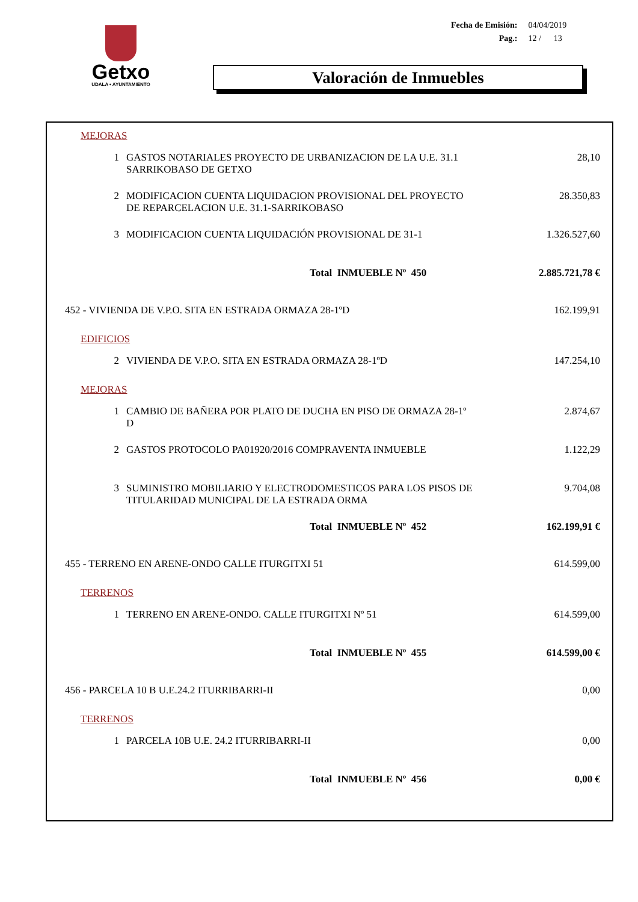Getxo
UDALA • AYUNTAMIENTO
| Fecha de Emisión: | 04/04/2019 |
| Pag.: | 12 / 13 |
Valoración de Inmuebles
| MEJORAS | | |
| 1 | GASTOS NOTARIALES PROYECTO DE URBANIZACION DE LA U.E. 31.1 SARRIKOBASO DE GETXO | 28,10 |
| 2 | MODIFICACION CUENTA LIQUIDACION PROVISIONAL DEL PROYECTO DE REPARCELACION U.E. 31.1-SARRIKOBASO | 28.350,83 |
| 3 | MODIFICACION CUENTA LIQUIDACIÓN PROVISIONAL DE 31-1 | 1.326.527,60 |
| | Total INMUEBLE Nº 450 | 2.885.721,78 € |
| 452 - VIVIENDA DE V.P.O. SITA EN ESTRADA ORMAZA 28-1ºD | | 162.199,91 |
| EDIFICIOS | | |
| 2 | VIVIENDA DE V.P.O. SITA EN ESTRADA ORMAZA 28-1ºD | 147.254,10 |
| MEJORAS | | |
| 1 | CAMBIO DE BAÑERA POR PLATO DE DUCHA EN PISO DE ORMAZA 28-1º D | 2.874,67 |
| 2 | GASTOS PROTOCOLO PA01920/2016 COMPRAVENTA INMUEBLE | 1.122,29 |
| 3 | SUMINISTRO MOBILIARIO Y ELECTRODOMESTICOS PARA LOS PISOS DE TITULARIDAD MUNICIPAL DE LA ESTRADA ORMA | 9.704,08 |
| | Total INMUEBLE Nº 452 | 162.199,91 € |
| 455 - TERRENO EN ARENE-ONDO CALLE ITURGITXI 51 | | 614.599,00 |
| TERRENOS | | |
| 1 | TERRENO EN ARENE-ONDO. CALLE ITURGITXI Nº 51 | 614.599,00 |
| | Total INMUEBLE Nº 455 | 614.599,00 € |
| 456 - PARCELA 10 B U.E.24.2 ITURRIBARRI-II | | 0,00 |
| TERRENOS | | |
| 1 | PARCELA 10B U.E. 24.2 ITURRIBARRI-II | 0,00 |
| | Total INMUEBLE Nº 456 | 0,00 € |